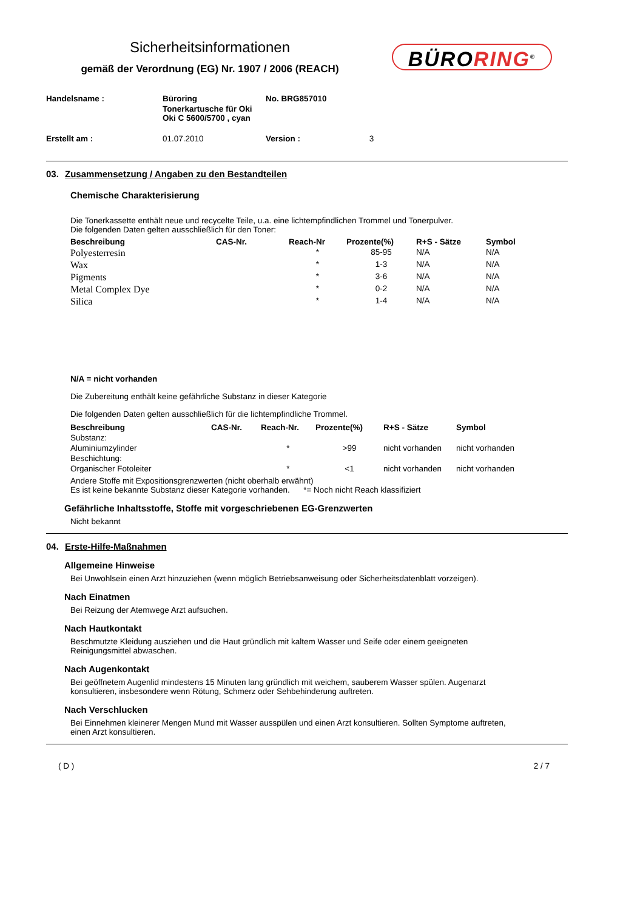Sicherheitsinformationen
gemäß der Verordnung (EG) Nr. 1907 / 2006 (REACH)
BÜRORING<sup>®</sup>
| Handelsname : | Büroring | No. BRG857010 |
| | Tonerkartusche für Oki Oki C 5600/5700 , cyan | |
| Erstellt am : | 01.07.2010 | Version : 3 |
03. Zusammensetzung / Angaben zu den Bestandteilen
Chemische Charakterisierung
Die Tonerkassette enthält neue und recycelte Teile, u.a. eine lichtempfindlichen Trommel und Tonerpulver.
Die folgenden Daten gelten ausschließlich für den Toner:
| Beschreibung | CAS-Nr. | Reach-Nr | Prozente(%) | R+S - Sätze | Symbol |
| --- | --- | --- | --- | --- | --- |
| Polyesterresin | | * | 85-95 | N/A | N/A |
| Wax | | * | 1-3 | N/A | N/A |
| Pigments | | * | 3-6 | N/A | N/A |
| Metal Complex Dye | | * | 0-2 | N/A | N/A |
| Silica | | * | 1-4 | N/A | N/A |
N/A = nicht vorhanden
Die Zubereitung enthält keine gefährliche Substanz in dieser Kategorie
Die folgenden Daten gelten ausschließlich für die lichtempfindliche Trommel.
| Beschreibung | CAS-Nr. | Reach-Nr. | Prozente(%) | R+S - Sätze | Symbol |
| --- | --- | --- | --- | --- | --- |
| Substanz: | | | | | |
| Aluminiumzylinder | | * | >99 | nicht vorhanden | nicht vorhanden |
| Beschichtung: | | | | | |
| Organischer Fotoleiter | | * | <1 | nicht vorhanden | nicht vorhanden |
Andere Stoffe mit Expositionsgrenzwerten (nicht oberhalb erwähnt)
Es ist keine bekannte Substanz dieser Kategorie vorhanden. *= Noch nicht Reach klassifiziert
Gefährliche Inhaltsstoffe, Stoffe mit vorgeschriebenen EG-Grenzwerten
Nicht bekannt
04. Erste-Hilfe-Maßnahmen
Allgemeine Hinweise
Bei Unwohlsein einen Arzt hinzuziehen (wenn möglich Betriebsanweisung oder Sicherheitsdatenblatt vorzeigen).
Nach Einatmen
Bei Reizung der Atemwege Arzt aufsuchen.
Nach Hautkontakt
Beschmutzte Kleidung ausziehen und die Haut gründlich mit kaltem Wasser und Seife oder einem geeigneten
Reinigungsmittel abwaschen.
Nach Augenkontakt
Bei geöffnetem Augenlid mindestens 15 Minuten lang gründlich mit weichem, sauberem Wasser spülen. Augenarzt
konsultieren, insbesondere wenn Rötung, Schmerz oder Sehbehinderung auftreten.
Nach Verschlucken
Bei Einnehmen kleinerer Mengen Mund mit Wasser ausspülen und einen Arzt konsultieren. Sollten Symptome auftreten,
einen Arzt konsultieren.
( D ) 2 / 7